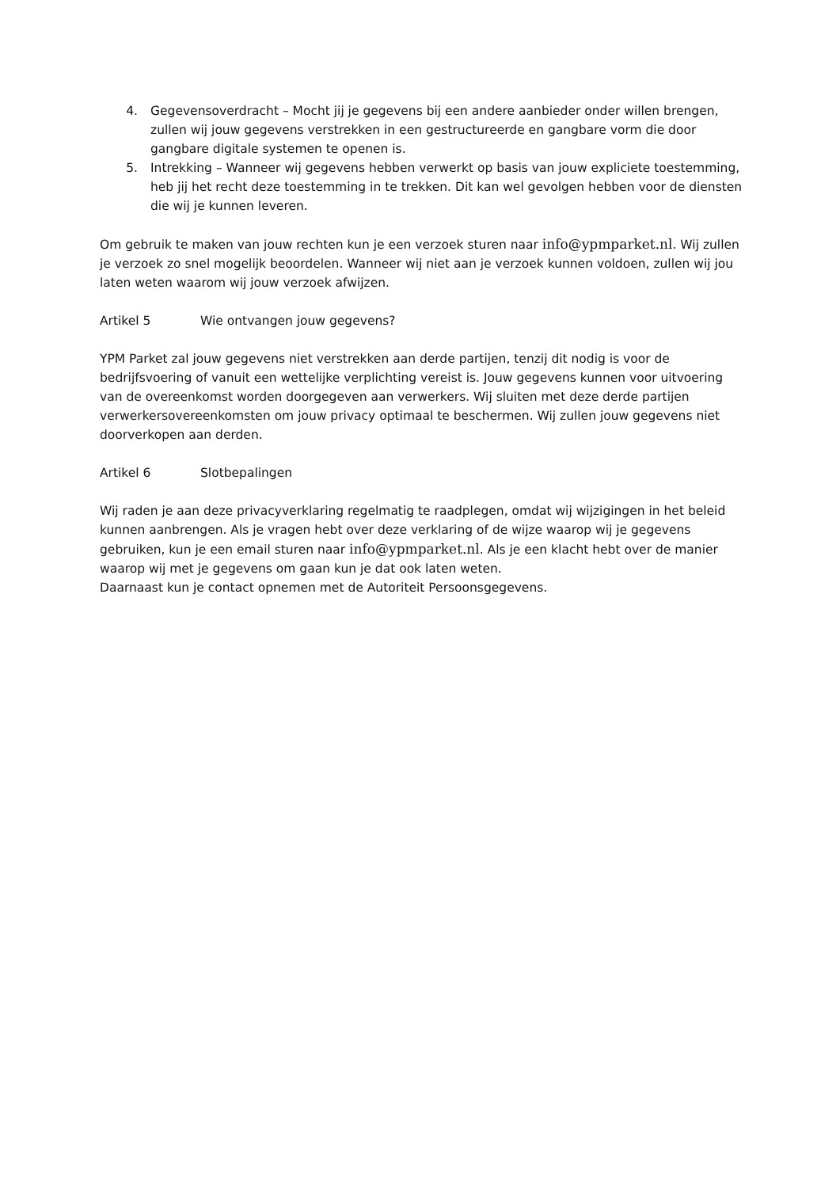4. Gegevensoverdracht – Mocht jij je gegevens bij een andere aanbieder onder willen brengen, zullen wij jouw gegevens verstrekken in een gestructureerde en gangbare vorm die door gangbare digitale systemen te openen is.
5. Intrekking – Wanneer wij gegevens hebben verwerkt op basis van jouw expliciete toestemming, heb jij het recht deze toestemming in te trekken. Dit kan wel gevolgen hebben voor de diensten die wij je kunnen leveren.
Om gebruik te maken van jouw rechten kun je een verzoek sturen naar info@ypmparket.nl. Wij zullen je verzoek zo snel mogelijk beoordelen. Wanneer wij niet aan je verzoek kunnen voldoen, zullen wij jou laten weten waarom wij jouw verzoek afwijzen.
Artikel 5 Wie ontvangen jouw gegevens?
YPM Parket zal jouw gegevens niet verstrekken aan derde partijen, tenzij dit nodig is voor de bedrijfsvoering of vanuit een wettelijke verplichting vereist is. Jouw gegevens kunnen voor uitvoering van de overeenkomst worden doorgegeven aan verwerkers. Wij sluiten met deze derde partijen verwerkersovereenkomsten om jouw privacy optimaal te beschermen. Wij zullen jouw gegevens niet doorverkopen aan derden.
Artikel 6 Slotbepalingen
Wij raden je aan deze privacyverklaring regelmatig te raadplegen, omdat wij wijzigingen in het beleid kunnen aanbrengen. Als je vragen hebt over deze verklaring of de wijze waarop wij je gegevens gebruiken, kun je een email sturen naar info@ypmparket.nl. Als je een klacht hebt over de manier waarop wij met je gegevens om gaan kun je dat ook laten weten.
Daarnaast kun je contact opnemen met de Autoriteit Persoonsgegevens.